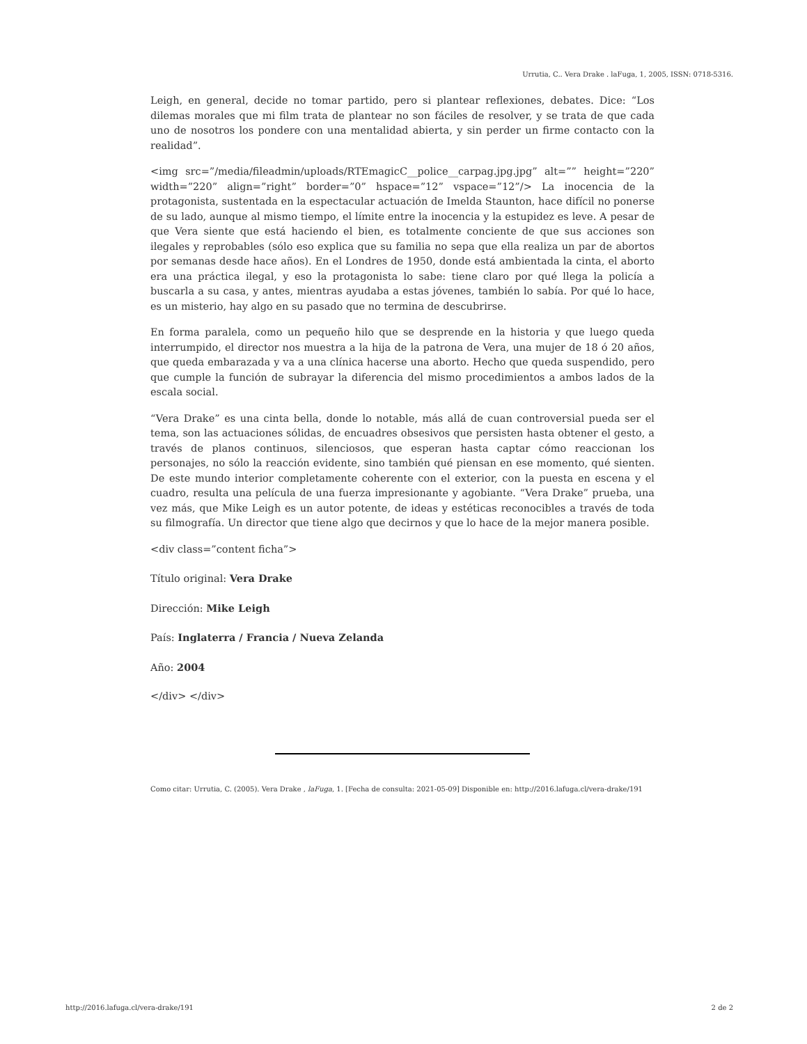Urrutia, C.. Vera Drake . laFuga, 1, 2005, ISSN: 0718-5316.
Leigh, en general, decide no tomar partido, pero si plantear reflexiones, debates. Dice: “Los dilemas morales que mi film trata de plantear no son fáciles de resolver, y se trata de que cada uno de nosotros los pondere con una mentalidad abierta, y sin perder un firme contacto con la realidad”.
<img src=”/media/fileadmin/uploads/RTEmagicC__police__carpag.jpg.jpg” alt=”” height=”220” width=”220” align=”right” border=”0” hspace=”12” vspace=”12”/> La inocencia de la protagonista, sustentada en la espectacular actuación de Imelda Staunton, hace difícil no ponerse de su lado, aunque al mismo tiempo, el límite entre la inocencia y la estupidez es leve. A pesar de que Vera siente que está haciendo el bien, es totalmente conciente de que sus acciones son ilegales y reprobables (sólo eso explica que su familia no sepa que ella realiza un par de abortos por semanas desde hace años). En el Londres de 1950, donde está ambientada la cinta, el aborto era una práctica ilegal, y eso la protagonista lo sabe: tiene claro por qué llega la policía a buscarla a su casa, y antes, mientras ayudaba a estas jóvenes, también lo sabía. Por qué lo hace, es un misterio, hay algo en su pasado que no termina de descubrirse.
En forma paralela, como un pequeño hilo que se desprende en la historia y que luego queda interrumpido, el director nos muestra a la hija de la patrona de Vera, una mujer de 18 ó 20 años, que queda embarazada y va a una clínica hacerse una aborto. Hecho que queda suspendido, pero que cumple la función de subrayar la diferencia del mismo procedimientos a ambos lados de la escala social.
“Vera Drake” es una cinta bella, donde lo notable, más allá de cuan controversial pueda ser el tema, son las actuaciones sólidas, de encuadres obsesivos que persisten hasta obtener el gesto, a través de planos continuos, silenciosos, que esperan hasta captar cómo reaccionan los personajes, no sólo la reacción evidente, sino también qué piensan en ese momento, qué sienten. De este mundo interior completamente coherente con el exterior, con la puesta en escena y el cuadro, resulta una película de una fuerza impresionante y agobiante. “Vera Drake” prueba, una vez más, que Mike Leigh es un autor potente, de ideas y estéticas reconocibles a través de toda su filmografía. Un director que tiene algo que decirnos y que lo hace de la mejor manera posible.
<div class=”content ficha”>
Título original: Vera Drake
Dirección: Mike Leigh
País: Inglaterra / Francia / Nueva Zelanda
Año: 2004
</div> </div>
Como citar: Urrutia, C. (2005). Vera Drake , laFuga, 1. [Fecha de consulta: 2021-05-09] Disponible en: http://2016.lafuga.cl/vera-drake/191
http://2016.lafuga.cl/vera-drake/191 2 de 2